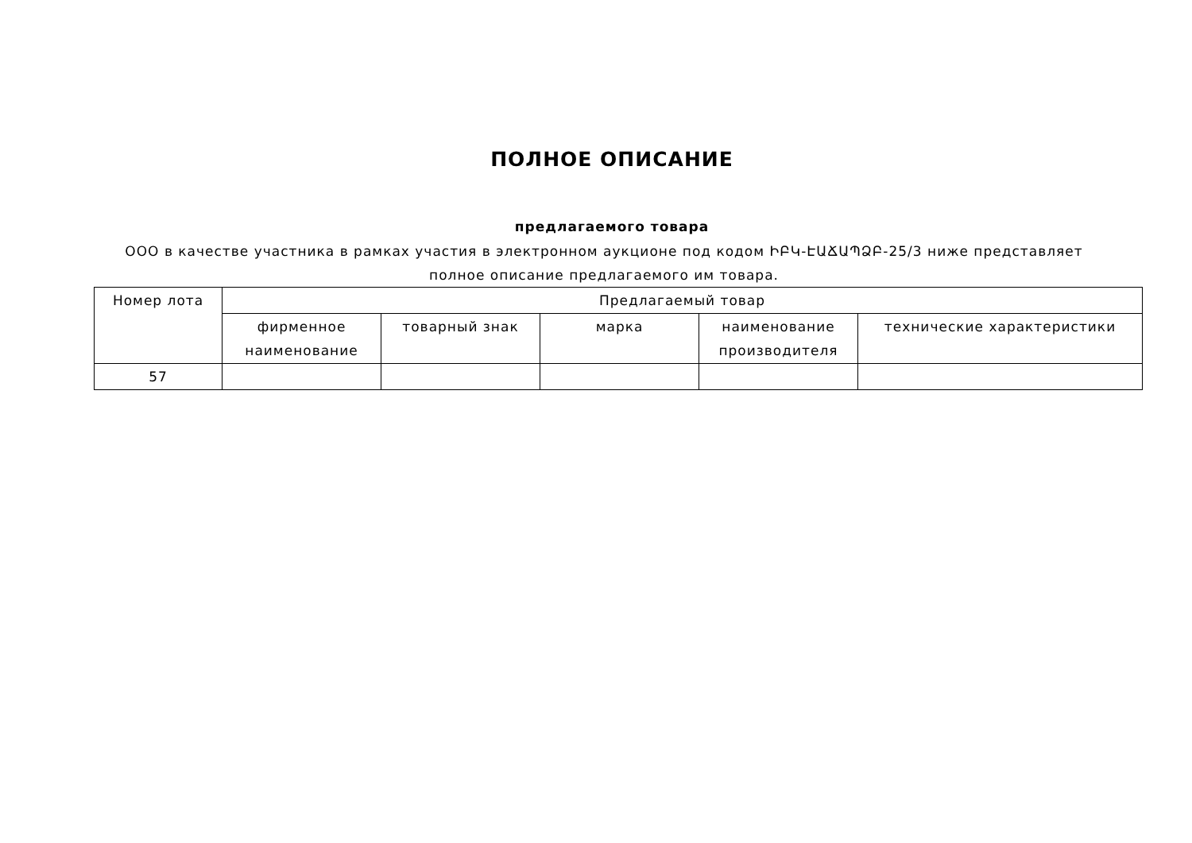ПОЛНОЕ ОПИСАНИЕ
предлагаемого товара
ООО в качестве участника в рамках участия в электронном аукционе под кодом ԻԲԿ-ԷԱՃԱՊՁԲ-25/3 ниже представляет полное описание предлагаемого им товара.
| Номер лота | Предлагаемый товар | | | | |
| --- | --- | --- | --- | --- | --- |
| | фирменное наименование | товарный знак | марка | наименование производителя | технические характеристики |
| 57 | | | | | |